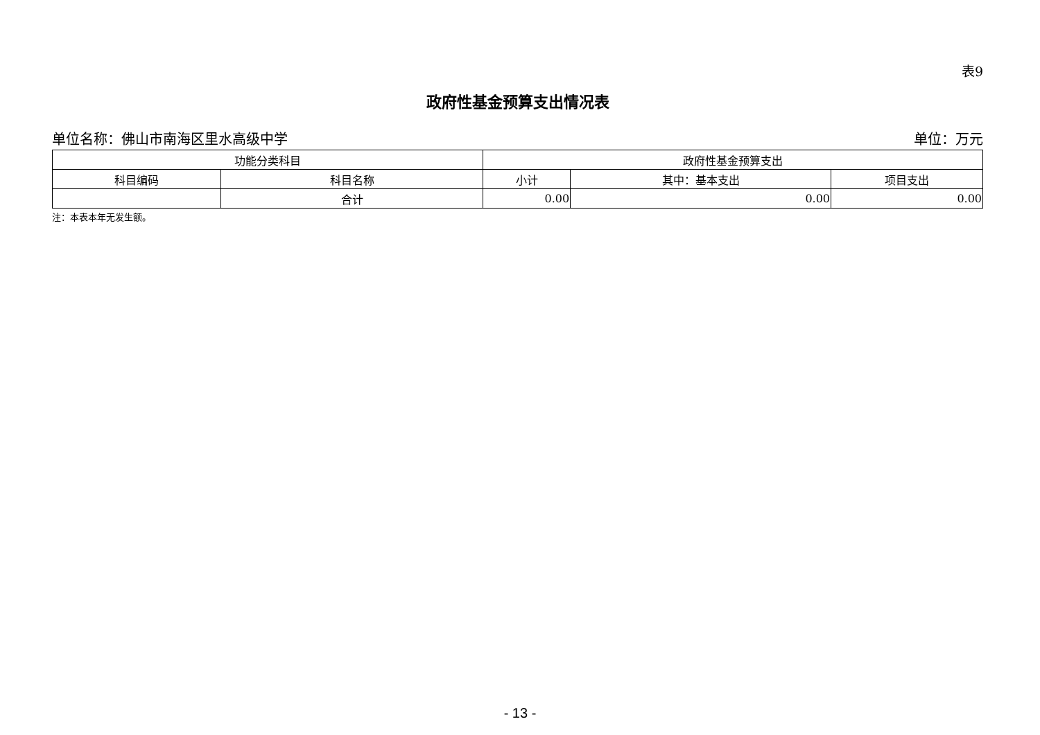表9
政府性基金预算支出情况表
单位名称：佛山市南海区里水高级中学 单位：万元
| 功能分类科目 | | 政府性基金预算支出 | | |
| --- | --- | --- | --- | --- |
| 科目编码 | 科目名称 | 小计 | 其中：基本支出 | 项目支出 |
| | 合计 | 0.00 | 0.00 | 0.00 |
注：本表本年无发生额。
- 13 -